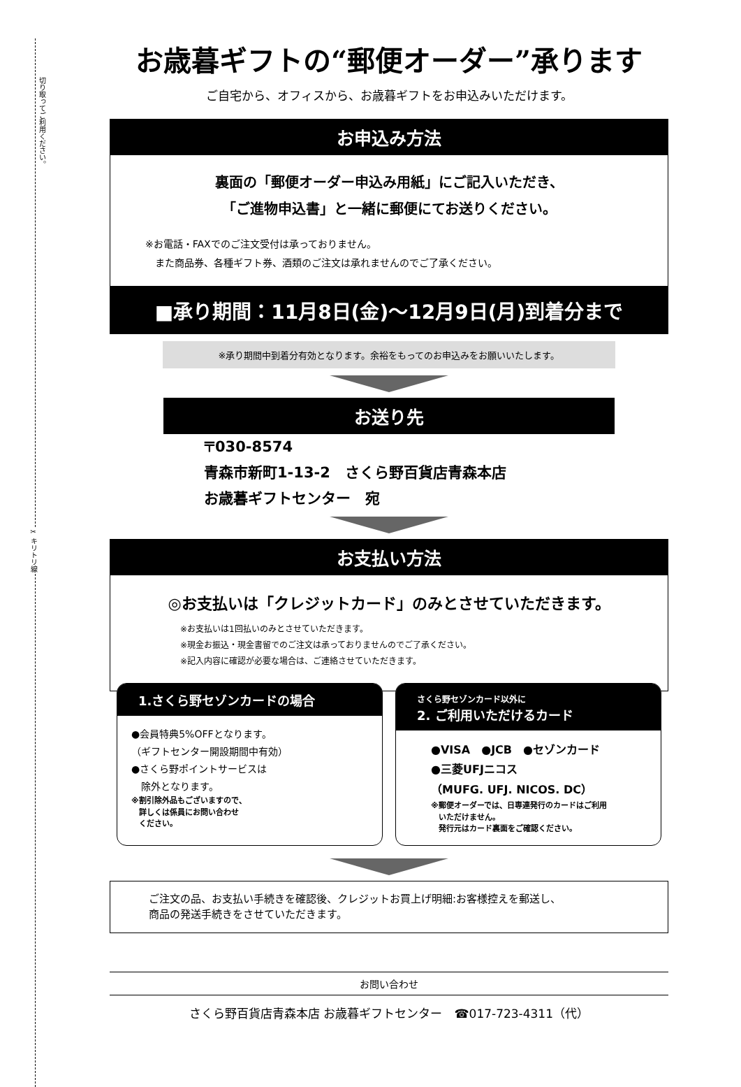切り取ってご利用ください。
✂ キリトリ線
お歳暮ギフトの“郵便オーダー”承ります
ご自宅から、オフィスから、お歳暮ギフトをお申込みいただけます。
お申込み方法
裏面の「郵便オーダー申込み用紙」にご記入いただき、
「ご進物申込書」と一緒に郵便にてお送りください。
※お電話・FAXでのご注文受付は承っておりません。
　また商品券、各種ギフト券、酒類のご注文は承れませんのでご了承ください。
■承り期間：11月8日(金)～12月9日(月)到着分まで
※承り期間中到着分有効となります。余裕をもってのお申込みをお願いいたします。
お送り先
〒030-8574
青森市新町1-13-2　さくら野百貨店青森本店
お歳暮ギフトセンター　宛
お支払い方法
◎お支払いは「クレジットカード」のみとさせていただきます。
※お支払いは1回払いのみとさせていただきます。
※現金お振込・現金書留でのご注文は承っておりませんのでご了承ください。
※記入内容に確認が必要な場合は、ご連絡させていただきます。
1.さくら野セゾンカードの場合
●会員特典5%OFFとなります。
（ギフトセンター開設期間中有効）
●さくら野ポイントサービスは
　除外となります。
※割引除外品もございますので、
　詳しくは係員にお問い合わせ
　ください。
さくら野セゾンカード以外に
2. ご利用いただけるカード
●VISA　●JCB　●セゾンカード
●三菱UFJニコス
（MUFG. UFJ. NICOS. DC）
※郵便オーダーでは、日専連発行のカードはご利用
　いただけません。
　発行元はカード裏面をご確認ください。
ご注文の品、お支払い手続きを確認後、クレジットお買上げ明細:お客様控えを郵送し、
商品の発送手続きをさせていただきます。
お問い合わせ
さくら野百貨店青森本店 お歳暮ギフトセンター　☎017-723-4311（代）